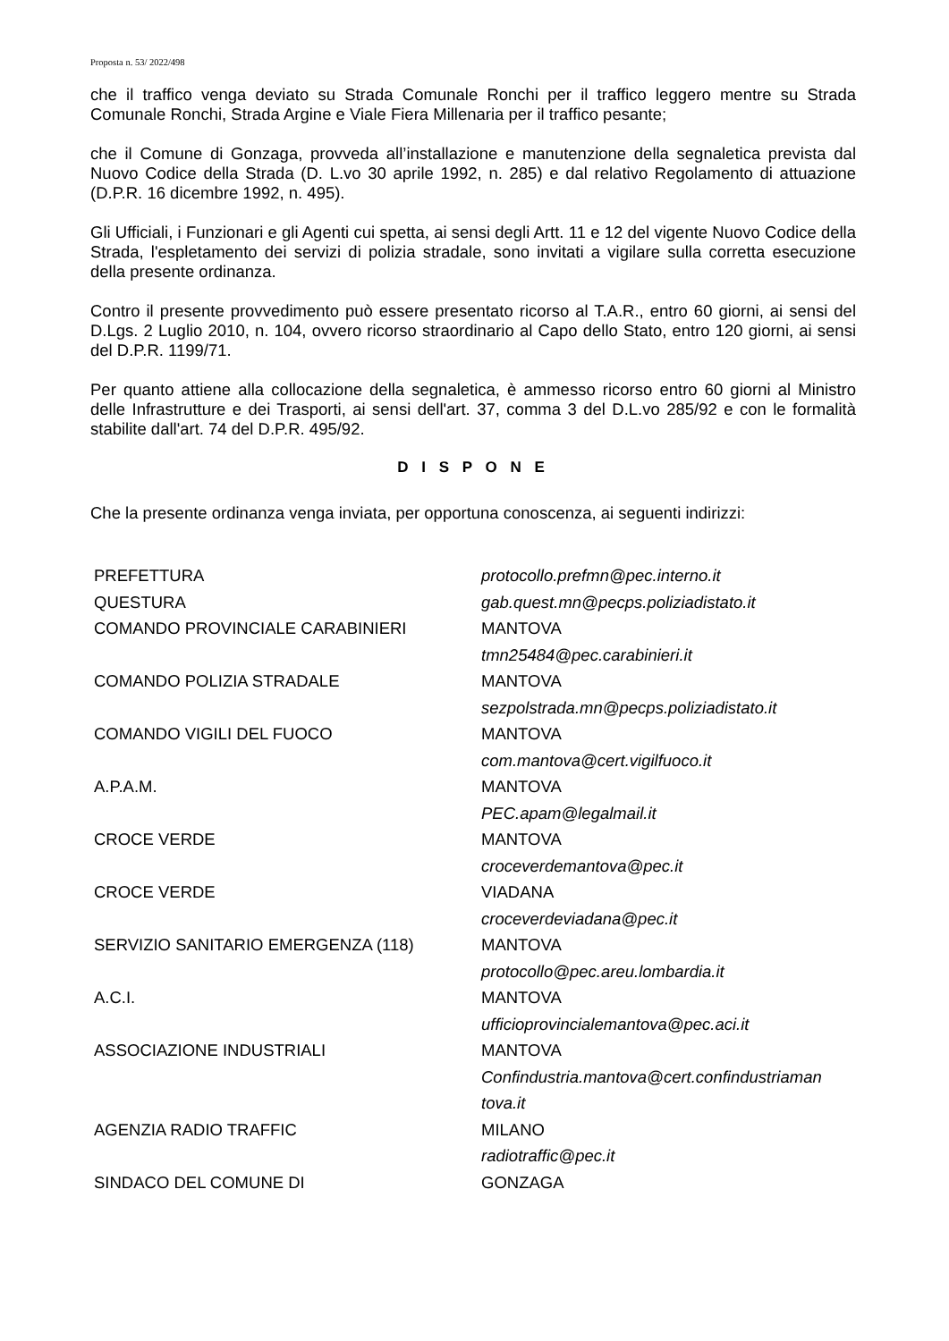Proposta n. 53/ 2022/498
che il traffico venga deviato su Strada Comunale Ronchi per il traffico leggero mentre su Strada Comunale Ronchi, Strada Argine e Viale Fiera Millenaria per il traffico pesante;
che il Comune di Gonzaga, provveda all’installazione e manutenzione della segnaletica prevista dal Nuovo Codice della Strada (D. L.vo 30 aprile 1992, n. 285) e dal relativo Regolamento di attuazione (D.P.R. 16 dicembre 1992, n. 495).
Gli Ufficiali, i Funzionari e gli Agenti cui spetta, ai sensi degli Artt. 11 e 12 del vigente Nuovo Codice della Strada, l'espletamento dei servizi di polizia stradale, sono invitati a vigilare sulla corretta esecuzione della presente ordinanza.
Contro il presente provvedimento può essere presentato ricorso al T.A.R., entro 60 giorni, ai sensi del D.Lgs. 2 Luglio 2010, n. 104, ovvero ricorso straordinario al Capo dello Stato, entro 120 giorni, ai sensi del D.P.R. 1199/71.
Per quanto attiene alla collocazione della segnaletica, è ammesso ricorso entro 60 giorni al Ministro delle Infrastrutture e dei Trasporti, ai sensi dell'art. 37, comma 3 del D.L.vo 285/92 e con le formalità stabilite dall'art. 74 del D.P.R. 495/92.
D I S P O N E
Che la presente ordinanza venga inviata, per opportuna conoscenza, ai seguenti indirizzi:
| PREFETTURA | protocollo.prefmn@pec.interno.it |
| QUESTURA | gab.quest.mn@pecps.poliziadistato.it |
| COMANDO PROVINCIALE CARABINIERI | MANTOVA tmn25484@pec.carabinieri.it |
| COMANDO POLIZIA STRADALE | MANTOVA sezpolstrada.mn@pecps.poliziadistato.it |
| COMANDO VIGILI DEL FUOCO | MANTOVA com.mantova@cert.vigilfuoco.it |
| A.P.A.M. | MANTOVA PEC.apam@legalmail.it |
| CROCE VERDE | MANTOVA croceverdemantova@pec.it |
| CROCE VERDE | VIADANA croceverdeviadana@pec.it |
| SERVIZIO SANITARIO EMERGENZA (118) | MANTOVA protocollo@pec.areu.lombardia.it |
| A.C.I. | MANTOVA ufficioprovincialemantova@pec.aci.it |
| ASSOCIAZIONE INDUSTRIALI | MANTOVA Confindustria.mantova@cert.confindustriaman tova.it |
| AGENZIA RADIO TRAFFIC | MILANO radiotraffic@pec.it |
| SINDACO DEL COMUNE DI | GONZAGA |